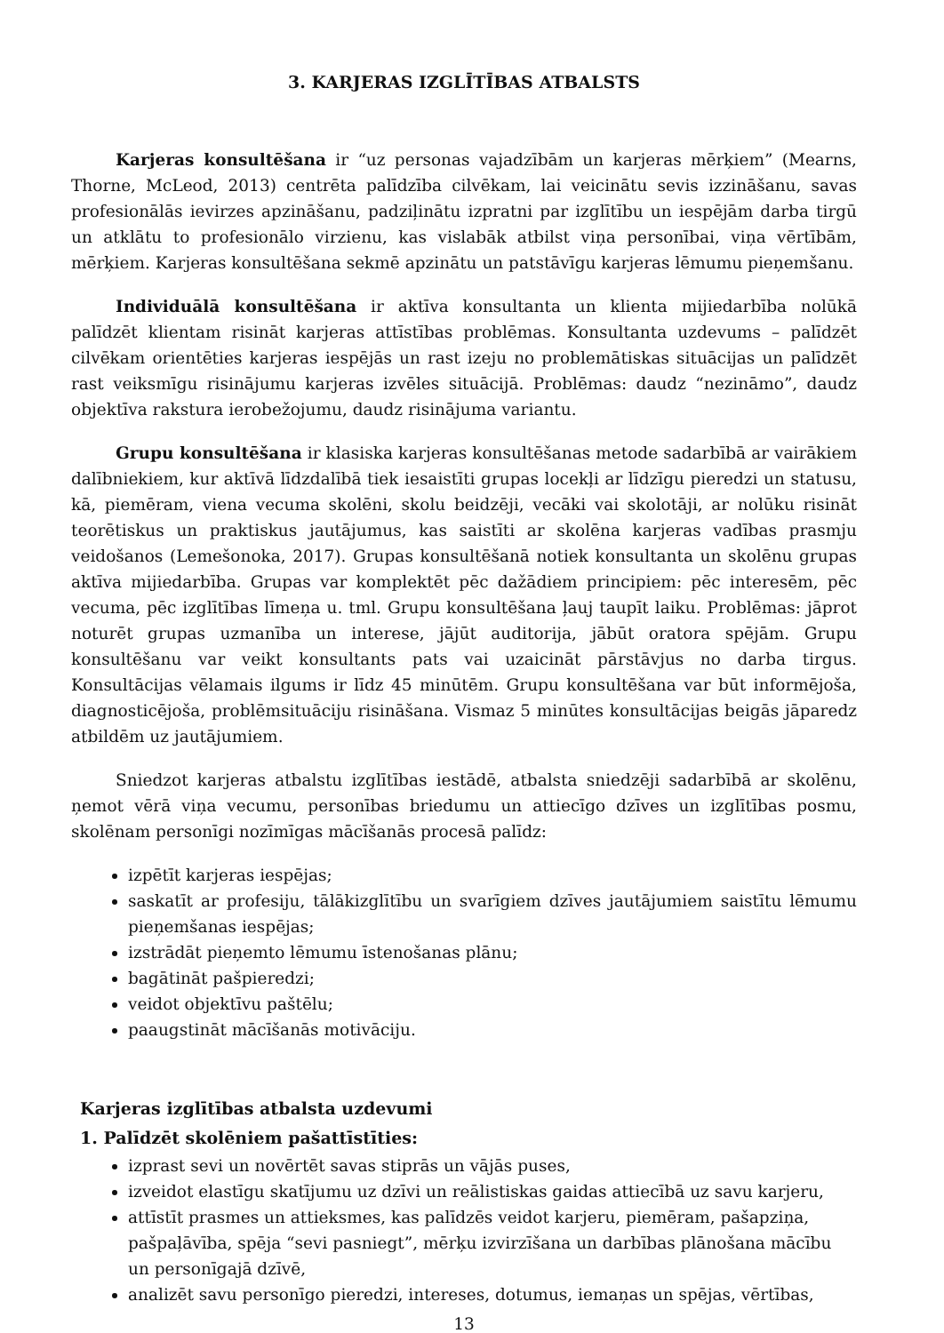3. KARJERAS IZGLĪTĪBAS ATBALSTS
Karjeras konsultēšana ir “uz personas vajadzībām un karjeras mērķiem” (Mearns, Thorne, McLeod, 2013) centrēta palīdzība cilvēkam, lai veicinātu sevis izzināšanu, savas profesionālās ievirzes apzināšanu, padziļinātu izpratni par izglītību un iespējām darba tirgū un atklātu to profesionālo virzienu, kas vislabāk atbilst viņa personībai, viņa vērtībām, mērķiem. Karjeras konsultēšana sekmē apzinātu un patstāvīgu karjeras lēmumu pieņemšanu.
Individuālā konsultēšana ir aktīva konsultanta un klienta mijiedarbība nolūkā palīdzēt klientam risināt karjeras attīstības problēmas. Konsultanta uzdevums – palīdzēt cilvēkam orientēties karjeras iespējās un rast izeju no problemātiskas situācijas un palīdzēt rast veiksmīgu risinājumu karjeras izvēles situācijā. Problēmas: daudz “nezināmo”, daudz objektīva rakstura ierobežojumu, daudz risinājuma variantu.
Grupu konsultēšana ir klasiska karjeras konsultēšanas metode sadarbībā ar vairākiem dalībniekiem, kur aktīvā līdzdalībā tiek iesaistīti grupas locekļi ar līdzīgu pieredzi un statusu, kā, piemēram, viena vecuma skolēni, skolu beidzēji, vecāki vai skolotāji, ar nolūku risināt teorētiskus un praktiskus jautājumus, kas saistīti ar skolēna karjeras vadības prasmju veidošanos (Lemešonoka, 2017). Grupas konsultēšanā notiek konsultanta un skolēnu grupas aktīva mijiedarbība. Grupas var komplektēt pēc dažādiem principiem: pēc interesēm, pēc vecuma, pēc izglītības līmeņa u. tml. Grupu konsultēšana ļauj taupīt laiku. Problēmas: jāprot noturēt grupas uzmanība un interese, jājūt auditorija, jābūt oratora spējām. Grupu konsultēšanu var veikt konsultants pats vai uzaicināt pārstāvjus no darba tirgus. Konsultācijas vēlamais ilgums ir līdz 45 minūtēm. Grupu konsultēšana var būt informējoša, diagnosticējoša, problēmsituāciju risināšana. Vismaz 5 minūtes konsultācijas beigās jāparedz atbildēm uz jautājumiem.
Sniedzot karjeras atbalstu izglītības iestādē, atbalsta sniedzēji sadarbībā ar skolēnu, ņemot vērā viņa vecumu, personības briedumu un attiecīgo dzīves un izglītības posmu, skolēnam personīgi nozīmīgas mācīšanās procesā palīdz:
izpētīt karjeras iespējas;
saskatīt ar profesiju, tālākizglītību un svarīgiem dzīves jautājumiem saistītu lēmumu pieņemšanas iespējas;
izstrādāt pieņemto lēmumu īstenošanas plānu;
bagātināt pašpieredzi;
veidot objektīvu paštēlu;
paaugstināt mācīšanās motivāciju.
Karjeras izglītības atbalsta uzdevumi
1. Palīdzēt skolēniem pašattīstīties:
izprast sevi un novērtēt savas stiprās un vājās puses,
izveidot elastīgu skatījumu uz dzīvi un reālistiskas gaidas attiecībā uz savu karjeru,
attīstīt prasmes un attieksmes, kas palīdzēs veidot karjeru, piemēram, pašapziņa, pašpaļāvība, spēja “sevi pasniegt”, mērķu izvirzīšana un darbības plānošana mācību un personīgajā dzīvē,
analizēt savu personīgo pieredzi, intereses, dotumus, iemaņas un spējas, vērtības,
13